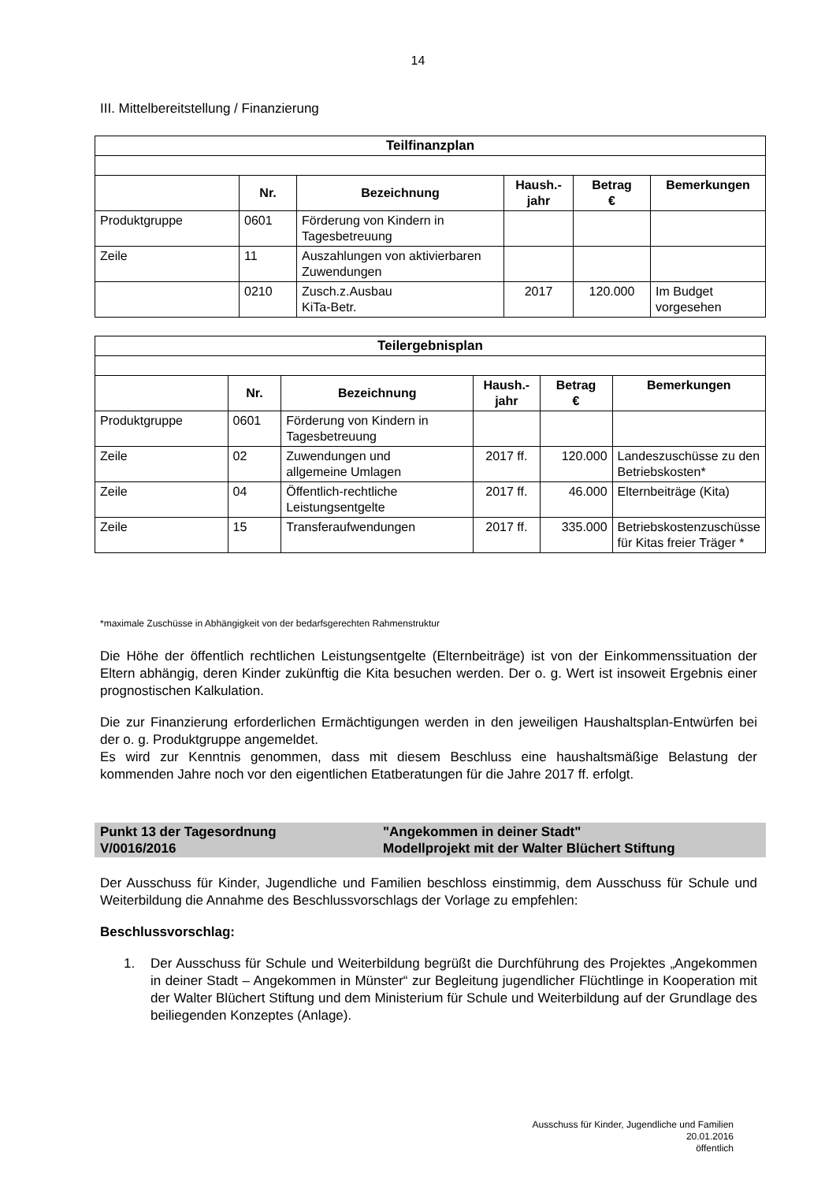14
III. Mittelbereitstellung / Finanzierung
| Teilfinanzplan | | | | | |
| --- | --- | --- | --- | --- | --- |
| | Nr. | Bezeichnung | Haush.- jahr | Betrag € | Bemerkungen |
| Produktgruppe | 0601 | Förderung von Kindern in Tagesbetreuung | | | |
| Zeile | 11 | Auszahlungen von aktivierbaren Zuwendungen | | | |
| | 0210 | Zusch.z.Ausbau KiTa-Betr. | 2017 | 120.000 | Im Budget vorgesehen |
| Teilergebnisplan | | | | | |
| --- | --- | --- | --- | --- | --- |
| | Nr. | Bezeichnung | Haush.- jahr | Betrag € | Bemerkungen |
| Produktgruppe | 0601 | Förderung von Kindern in Tagesbetreuung | | | |
| Zeile | 02 | Zuwendungen und allgemeine Umlagen | 2017 ff. | 120.000 | Landeszuschüsse zu den Betriebskosten* |
| Zeile | 04 | Öffentlich-rechtliche Leistungsentgelte | 2017 ff. | 46.000 | Elternbeiträge (Kita) |
| Zeile | 15 | Transferaufwendungen | 2017 ff. | 335.000 | Betriebskostenzuschüsse für Kitas freier Träger * |
*maximale Zuschüsse in Abhängigkeit von der bedarfsgerechten Rahmenstruktur
Die Höhe der öffentlich rechtlichen Leistungsentgelte (Elternbeiträge) ist von der Einkommenssituation der Eltern abhängig, deren Kinder zukünftig die Kita besuchen werden. Der o. g. Wert ist insoweit Ergebnis einer prognostischen Kalkulation.
Die zur Finanzierung erforderlichen Ermächtigungen werden in den jeweiligen Haushaltsplan-Entwürfen bei der o. g. Produktgruppe angemeldet.
Es wird zur Kenntnis genommen, dass mit diesem Beschluss eine haushaltsmäßige Belastung der kommenden Jahre noch vor den eigentlichen Etatberatungen für die Jahre 2017 ff. erfolgt.
Punkt 13 der Tagesordnung
V/0016/2016
"Angekommen in deiner Stadt"
Modellprojekt mit der Walter Blüchert Stiftung
Der Ausschuss für Kinder, Jugendliche und Familien beschloss einstimmig, dem Ausschuss für Schule und Weiterbildung die Annahme des Beschlussvorschlags der Vorlage zu empfehlen:
Beschlussvorschlag:
1. Der Ausschuss für Schule und Weiterbildung begrüßt die Durchführung des Projektes „Angekommen in deiner Stadt – Angekommen in Münster“ zur Begleitung jugendlicher Flüchtlinge in Kooperation mit der Walter Blüchert Stiftung und dem Ministerium für Schule und Weiterbildung auf der Grundlage des beiliegenden Konzeptes (Anlage).
Ausschuss für Kinder, Jugendliche und Familien
20.01.2016
öffentlich